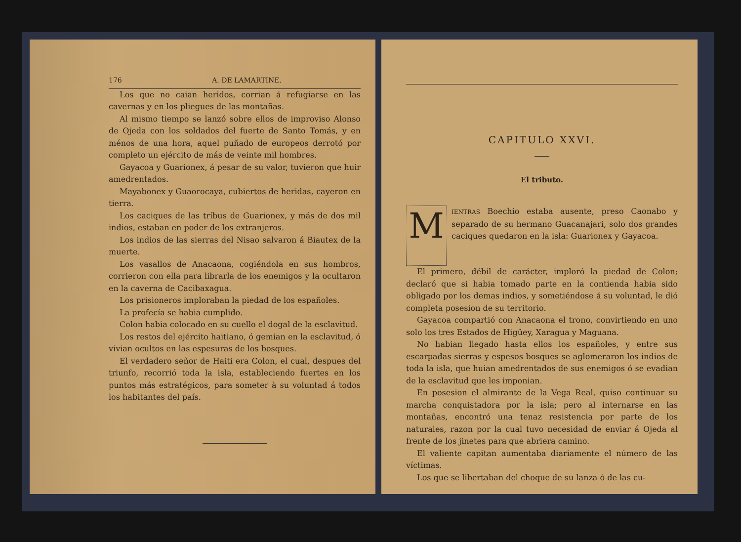176 A. DE LAMARTINE.
Los que no caian heridos, corrian á refugiarse en las cavernas y en los pliegues de las montañas.
Al mismo tiempo se lanzó sobre ellos de improviso Alonso de Ojeda con los soldados del fuerte de Santo Tomás, y en ménos de una hora, aquel puñado de europeos derrotó por completo un ejército de más de veinte mil hombres.
Gayacoa y Guarionex, á pesar de su valor, tuvieron que huir amedrentados.
Mayabonex y Guaorocaya, cubiertos de heridas, cayeron en tierra.
Los caciques de las tríbus de Guarionex, y más de dos mil indios, estaban en poder de los extranjeros.
Los indios de las sierras del Nisao salvaron á Biautex de la muerte.
Los vasallos de Anacaona, cogiéndola en sus hombros, corrieron con ella para librarla de los enemigos y la ocultaron en la caverna de Cacibaxagua.
Los prisioneros imploraban la piedad de los españoles.
La profecía se habia cumplido.
Colon habia colocado en su cuello el dogal de la esclavitud.
Los restos del ejército haitiano, ó gemian en la esclavitud, ó vivian ocultos en las espesuras de los bosques.
El verdadero señor de Haiti era Colon, el cual, despues del triunfo, recorrió toda la isla, estableciendo fuertes en los puntos más estratégicos, para someter à su voluntad á todos los habitantes del país.
CAPITULO XXVI.
El tributo.
MIENTRAS Boechio estaba ausente, preso Caonabo y separado de su hermano Guacanajari, solo dos grandes caciques quedaron en la isla: Guarionex y Gayacoa.
El primero, débil de carácter, imploró la piedad de Colon; declaró que si habia tomado parte en la contienda habia sido obligado por los demas indios, y sometiéndose á su voluntad, le dió completa posesion de su territorio.
Gayacoa compartió con Anacaona el trono, convirtiendo en uno solo los tres Estados de Higüey, Xaragua y Maguana.
No habian llegado hasta ellos los españoles, y entre sus escarpadas sierras y espesos bosques se aglomeraron los indios de toda la isla, que huian amedrentados de sus enemigos ó se evadian de la esclavitud que les imponian.
En posesion el almirante de la Vega Real, quiso continuar su marcha conquistadora por la isla; pero al internarse en las montañas, encontró una tenaz resistencia por parte de los naturales, razon por la cual tuvo necesidad de enviar á Ojeda al frente de los jinetes para que abriera camino.
El valiente capitan aumentaba diariamente el número de las víctimas.
Los que se libertaban del choque de su lanza ó de las cu-